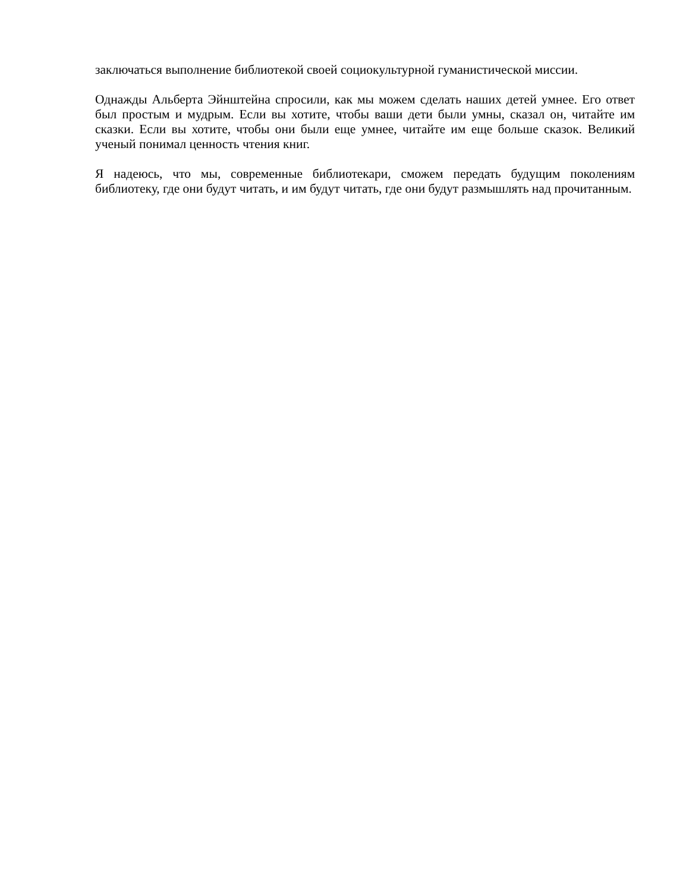заключаться выполнение библиотекой своей социокультурной гуманистической миссии.
Однажды Альберта Эйнштейна спросили, как мы можем сделать наших детей умнее. Его ответ был простым и мудрым. Если вы хотите, чтобы ваши дети были умны, сказал он, читайте им сказки. Если вы хотите, чтобы они были еще умнее, читайте им еще больше сказок. Великий ученый понимал ценность чтения книг.
Я надеюсь, что мы, современные библиотекари, сможем передать будущим поколениям библиотеку, где они будут читать, и им будут читать, где они будут размышлять над прочитанным.